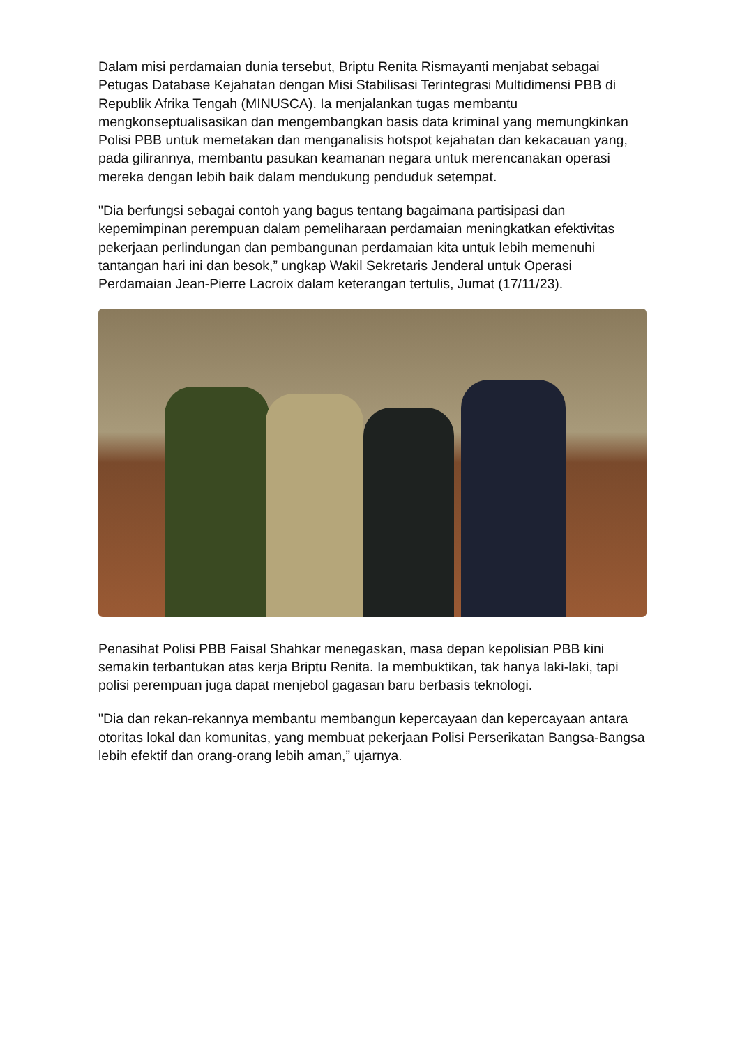Dalam misi perdamaian dunia tersebut, Briptu Renita Rismayanti menjabat sebagai Petugas Database Kejahatan dengan Misi Stabilisasi Terintegrasi Multidimensi PBB di Republik Afrika Tengah (MINUSCA). Ia menjalankan tugas membantu mengkonseptualisasikan dan mengembangkan basis data kriminal yang memungkinkan Polisi PBB untuk memetakan dan menganalisis hotspot kejahatan dan kekacauan yang, pada gilirannya, membantu pasukan keamanan negara untuk merencanakan operasi mereka dengan lebih baik dalam mendukung penduduk setempat.
"Dia berfungsi sebagai contoh yang bagus tentang bagaimana partisipasi dan kepemimpinan perempuan dalam pemeliharaan perdamaian meningkatkan efektivitas pekerjaan perlindungan dan pembangunan perdamaian kita untuk lebih memenuhi tantangan hari ini dan besok,” ungkap Wakil Sekretaris Jenderal untuk Operasi Perdamaian Jean-Pierre Lacroix dalam keterangan tertulis, Jumat (17/11/23).
Penasihat Polisi PBB Faisal Shahkar menegaskan, masa depan kepolisian PBB kini semakin terbantukan atas kerja Briptu Renita. Ia membuktikan, tak hanya laki-laki, tapi polisi perempuan juga dapat menjebol gagasan baru berbasis teknologi.
"Dia dan rekan-rekannya membantu membangun kepercayaan dan kepercayaan antara otoritas lokal dan komunitas, yang membuat pekerjaan Polisi Perserikatan Bangsa-Bangsa lebih efektif dan orang-orang lebih aman,” ujarnya.